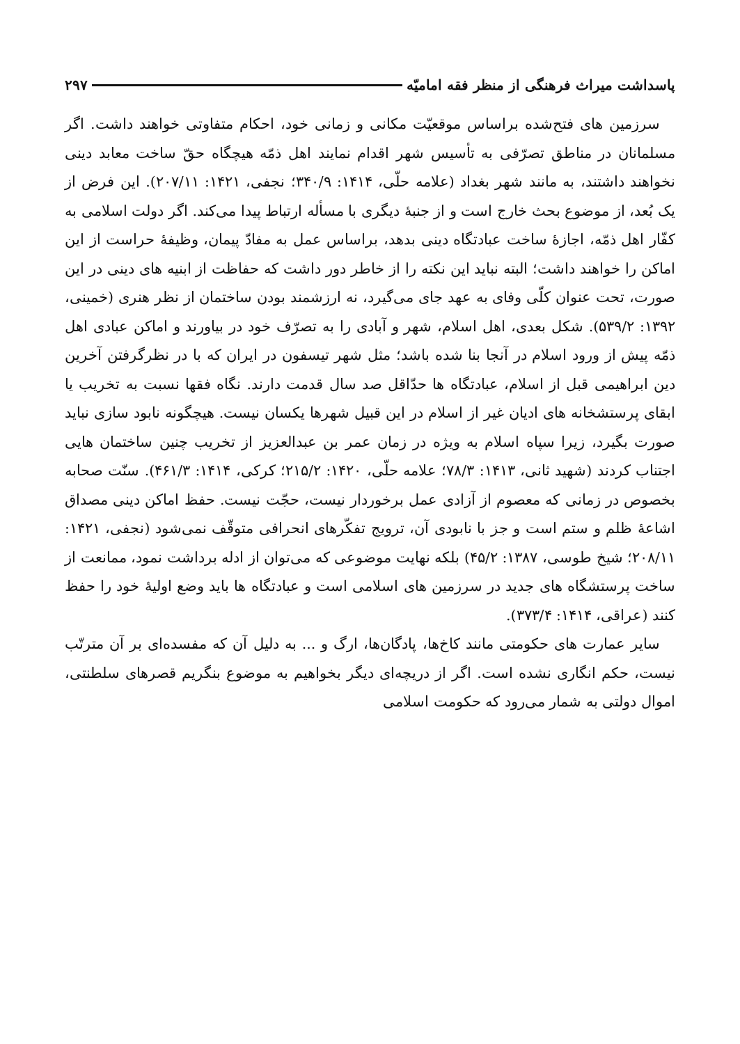پاسداشت میراث فرهنگی از منظر فقه امامیّه ۲۹۷
سرزمین های فتح‌شده براساس موقعیّت مکانی و زمانی خود، احکام متفاوتی خواهند داشت. اگر مسلمانان در مناطق تصرّفی به تأسیس شهر اقدام نمایند اهل ذمّه هیچگاه حقّ ساخت معابد دینی نخواهند داشتند، به مانند شهر بغداد (علامه حلّی، ۱۴۱۴: ۳۴۰/۹؛ نجفی، ۱۴۲۱: ۲۰۷/۱۱). این فرض از یک بُعد، از موضوع بحث خارج است و از جنبهٔ دیگری با مسأله ارتباط پیدا می‌کند. اگر دولت اسلامی به کفّار اهل ذمّه، اجازهٔ ساخت عبادتگاه دینی بدهد، براساس عمل به مفادّ پیمان، وظیفهٔ حراست از این اماکن را خواهند داشت؛ البته نباید این نکته را از خاطر دور داشت که حفاظت از ابنیه های دینی در این صورت، تحت عنوان کلّی وفای به عهد جای می‌گیرد، نه ارزشمند بودن ساختمان از نظر هنری (خمینی، ۱۳۹۲: ۵۳۹/۲). شکل بعدی، اهل اسلام، شهر و آبادی را به تصرّف خود در بیاورند و اماکن عبادی اهل ذمّه پیش از ورود اسلام در آنجا بنا شده باشد؛ مثل شهر تیسفون در ایران که با در نظرگرفتن آخرین دین ابراهیمی قبل از اسلام، عبادتگاه ها حدّاقل صد سال قدمت دارند. نگاه فقها نسبت به تخریب یا ابقای پرستشخانه های ادیان غیر از اسلام در این قبیل شهرها یکسان نیست. هیچگونه نابود سازی نباید صورت بگیرد، زیرا سپاه اسلام به ویژه در زمان عمر بن عبدالعزیز از تخریب چنین ساختمان هایی اجتناب کردند (شهید ثانی، ۱۴۱۳: ۷۸/۳؛ علامه حلّی، ۱۴۲۰: ۲۱۵/۲؛ کرکی، ۱۴۱۴: ۴۶۱/۳). سنّت صحابه بخصوص در زمانی که معصوم از آزادی عمل برخوردار نیست، حجّت نیست. حفظ اماکن دینی مصداق اشاعهٔ ظلم و ستم است و جز با نابودی آن، ترویج تفکّرهای انحرافی متوقّف نمی‌شود (نجفی، ۱۴۲۱: ۲۰۸/۱۱؛ شیخ طوسی، ۱۳۸۷: ۴۵/۲) بلکه نهایت موضوعی که می‌توان از ادله برداشت نمود، ممانعت از ساخت پرستشگاه های جدید در سرزمین های اسلامی است و عبادتگاه ها باید وضع اولیهٔ خود را حفظ کنند (عراقی، ۱۴۱۴: ۳۷۳/۴).
سایر عمارت های حکومتی مانند کاخ‌ها، پادگان‌ها، ارگ و ... به دلیل آن که مفسده‌ای بر آن مترتّب نیست، حکم انگاری نشده است. اگر از دریچه‌ای دیگر بخواهیم به موضوع بنگریم قصرهای سلطنتی، اموال دولتی به شمار می‌رود که حکومت اسلامی